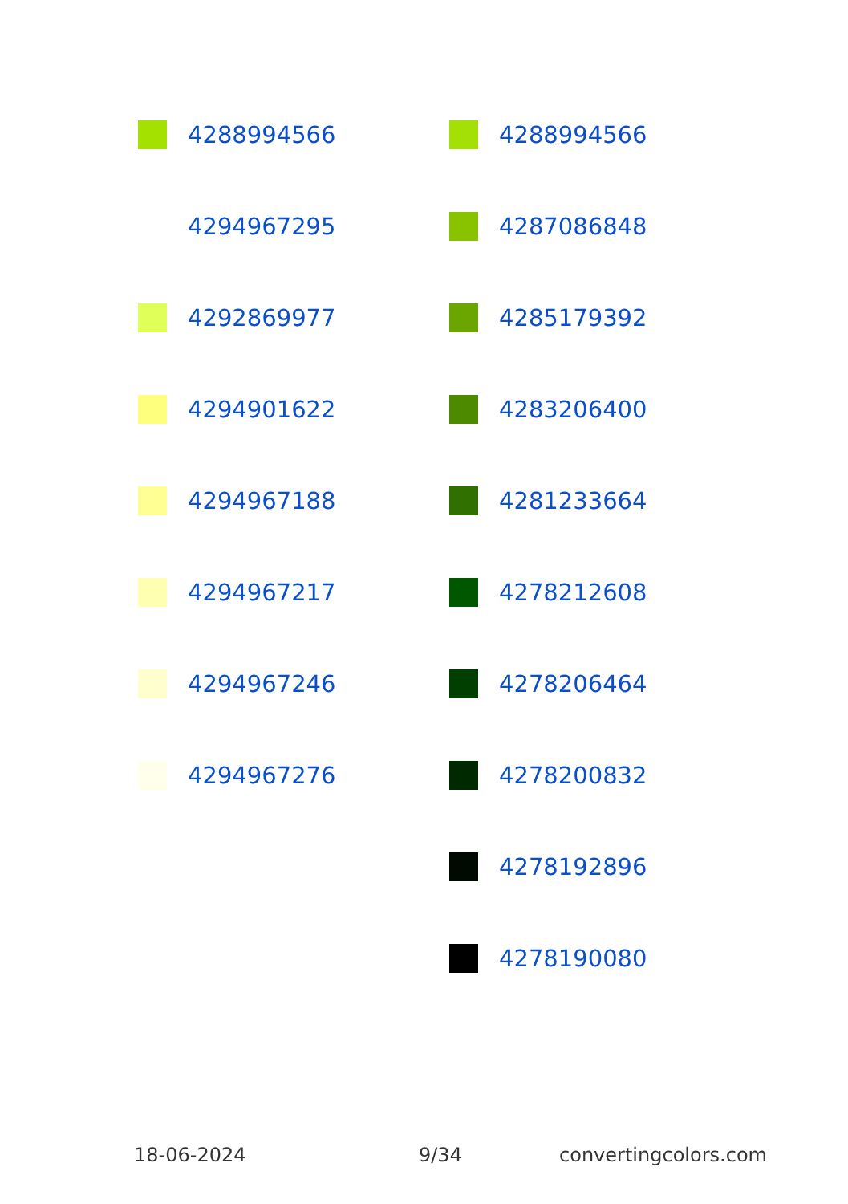4288994566
4294967295
4292869977
4294901622
4294967188
4294967217
4294967246
4294967276
4288994566
4287086848
4285179392
4283206400
4281233664
4278212608
4278206464
4278200832
4278192896
4278190080
18-06-2024 9/34 convertingcolors.com